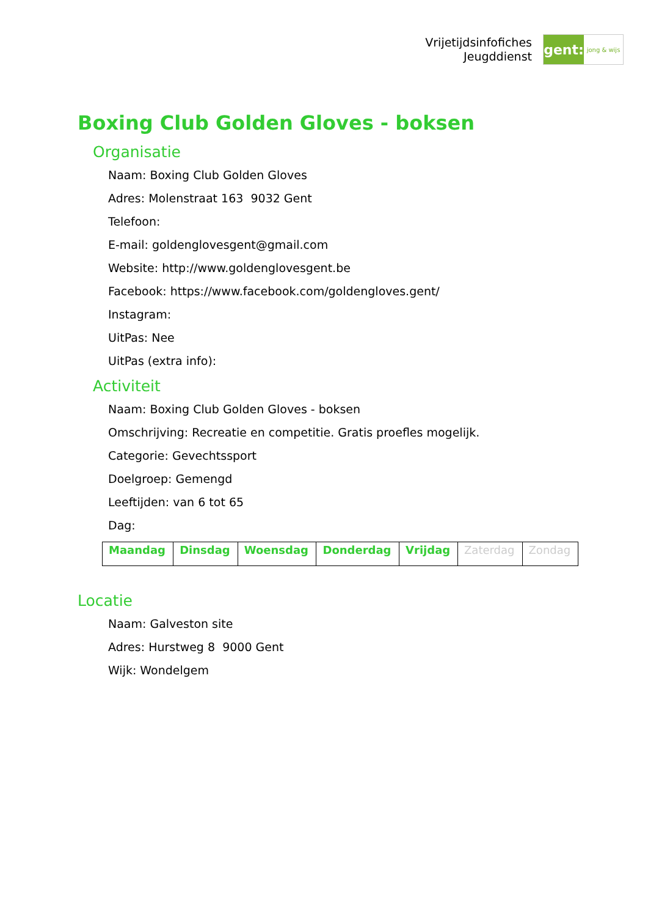Vrijetijdsinfofiches
Jeugddienst
gent:
jong & wijs
Boxing Club Golden Gloves - boksen
Organisatie
Naam: Boxing Club Golden Gloves
Adres: Molenstraat 163 9032 Gent
Telefoon:
E-mail: goldenglovesgent@gmail.com
Website: http://www.goldenglovesgent.be
Facebook: https://www.facebook.com/goldengloves.gent/
Instagram:
UitPas: Nee
UitPas (extra info):
Activiteit
Naam: Boxing Club Golden Gloves - boksen
Omschrijving: Recreatie en competitie. Gratis proefles mogelijk.
Categorie: Gevechtssport
Doelgroep: Gemengd
Leeftijden: van 6 tot 65
Dag:
| Maandag | Dinsdag | Woensdag | Donderdag | Vrijdag | Zaterdag | Zondag |
Locatie
Naam: Galveston site
Adres: Hurstweg 8 9000 Gent
Wijk: Wondelgem